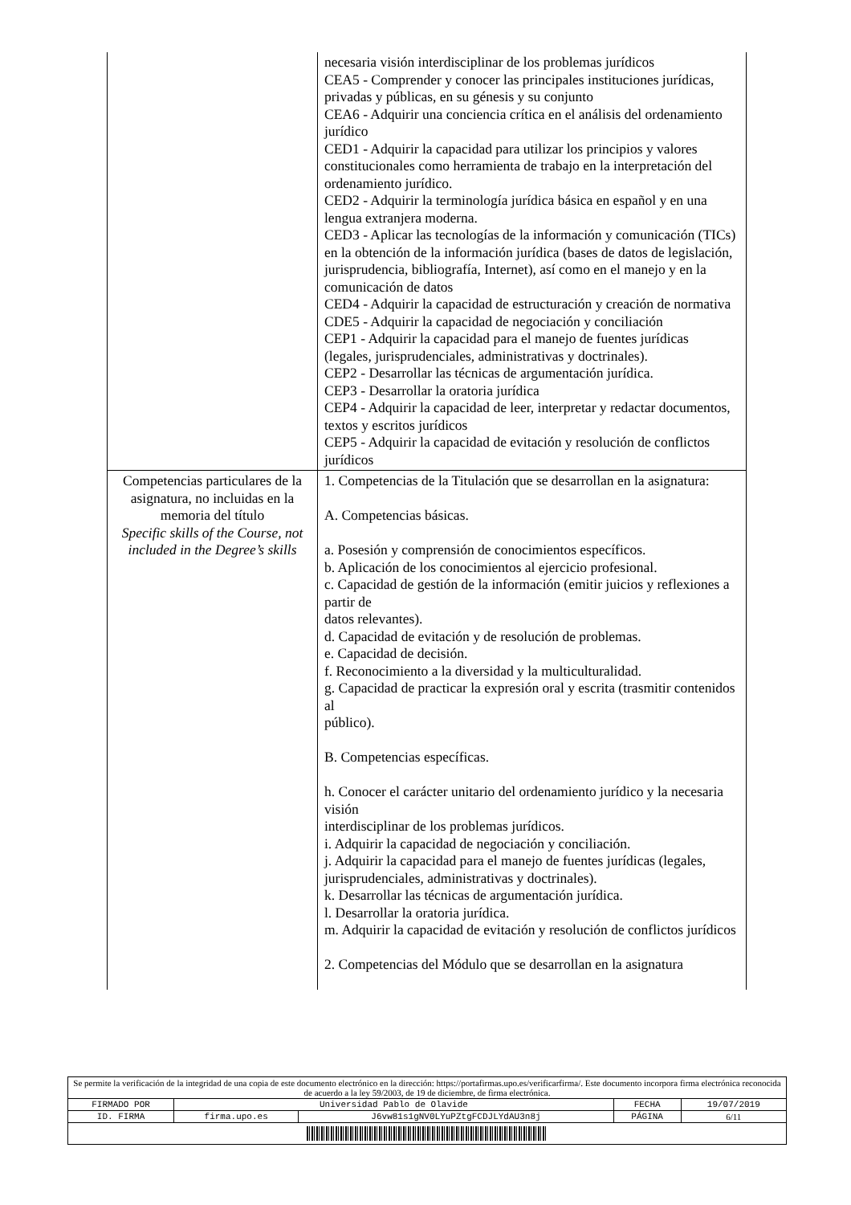| | necesaria visión interdisciplinar de los problemas jurídicos CEA5 - Comprender y conocer las principales instituciones jurídicas, privadas y públicas, en su génesis y su conjunto CEA6 - Adquirir una conciencia crítica en el análisis del ordenamiento jurídico CED1 - Adquirir la capacidad para utilizar los principios y valores constitucionales como herramienta de trabajo en la interpretación del ordenamiento jurídico. CED2 - Adquirir la terminología jurídica básica en español y en una lengua extranjera moderna. CED3 - Aplicar las tecnologías de la información y comunicación (TICs) en la obtención de la información jurídica (bases de datos de legislación, jurisprudencia, bibliografía, Internet), así como en el manejo y en la comunicación de datos CED4 - Adquirir la capacidad de estructuración y creación de normativa CDE5 - Adquirir la capacidad de negociación y conciliación CEP1 - Adquirir la capacidad para el manejo de fuentes jurídicas (legales, jurisprudenciales, administrativas y doctrinales). CEP2 - Desarrollar las técnicas de argumentación jurídica. CEP3 - Desarrollar la oratoria jurídica CEP4 - Adquirir la capacidad de leer, interpretar y redactar documentos, textos y escritos jurídicos CEP5 - Adquirir la capacidad de evitación y resolución de conflictos jurídicos |
| Competencias particulares de la asignatura, no incluidas en la memoria del título Specific skills of the Course, not included in the Degree’s skills | 1. Competencias de la Titulación que se desarrollan en la asignatura: A. Competencias básicas. a. Posesión y comprensión de conocimientos específicos. b. Aplicación de los conocimientos al ejercicio profesional. c. Capacidad de gestión de la información (emitir juicios y reflexiones a partir de datos relevantes). d. Capacidad de evitación y de resolución de problemas. e. Capacidad de decisión. f. Reconocimiento a la diversidad y la multiculturalidad. g. Capacidad de practicar la expresión oral y escrita (trasmitir contenidos al público). B. Competencias específicas. h. Conocer el carácter unitario del ordenamiento jurídico y la necesaria visión interdisciplinar de los problemas jurídicos. i. Adquirir la capacidad de negociación y conciliación. j. Adquirir la capacidad para el manejo de fuentes jurídicas (legales, jurisprudenciales, administrativas y doctrinales). k. Desarrollar las técnicas de argumentación jurídica. l. Desarrollar la oratoria jurídica. m. Adquirir la capacidad de evitación y resolución de conflictos jurídicos 2. Competencias del Módulo que se desarrollan en la asignatura |
| Se permite la verificación de la integridad de una copia de este documento electrónico en la dirección: https://portafirmas.upo.es/verificarfirma/. Este documento incorpora firma electrónica reconocida de acuerdo a la ley 59/2003, de 19 de diciembre, de firma electrónica. | | | | |
| FIRMADO POR | Universidad Pablo de Olavide | | FECHA | 19/07/2019 |
| ID. FIRMA | firma.upo.es | J6vw81s1gNV0LYuPZtgFCDJLYdAU3n8j | PÁGINA | 6/11 |